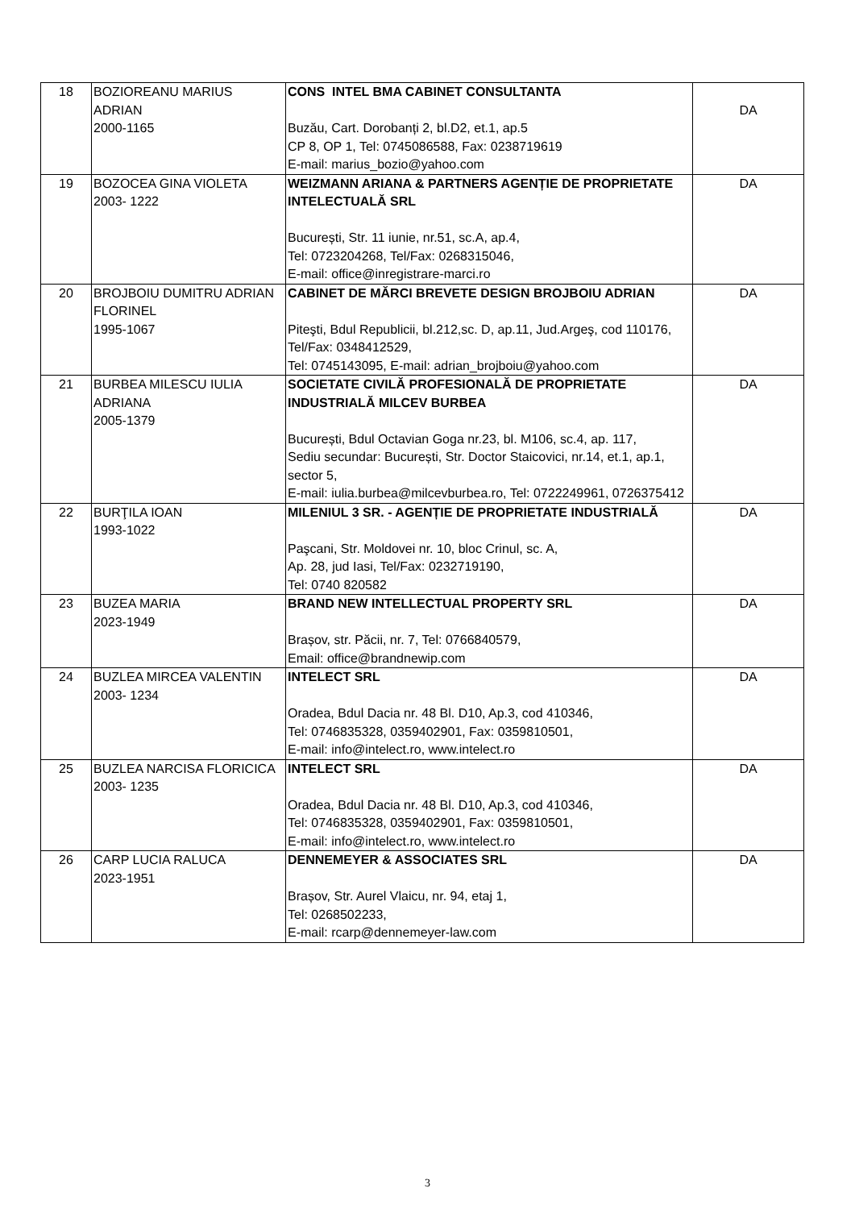| 18 | BOZIOREANU MARIUS ADRIAN 2000-1165 | CONS INTEL BMA CABINET CONSULTANTA Buzău, Cart. Dorobanți 2, bl.D2, et.1, ap.5 CP 8, OP 1, Tel: 0745086588, Fax: 0238719619 E-mail: marius_bozio@yahoo.com | DA |
| 19 | BOZOCEA GINA VIOLETA 2003- 1222 | WEIZMANN ARIANA & PARTNERS AGENȚIE DE PROPRIETATE INTELECTUALĂ SRL București, Str. 11 iunie, nr.51, sc.A, ap.4, Tel: 0723204268, Tel/Fax: 0268315046, E-mail: office@inregistrare-marci.ro | DA |
| 20 | BROJBOIU DUMITRU ADRIAN FLORINEL 1995-1067 | CABINET DE MĂRCI BREVETE DESIGN BROJBOIU ADRIAN Piteşti, Bdul Republicii, bl.212,sc. D, ap.11, Jud.Argeş, cod 110176, Tel/Fax: 0348412529, Tel: 0745143095, E-mail: adrian_brojboiu@yahoo.com | DA |
| 21 | BURBEA MILESCU IULIA ADRIANA 2005-1379 | SOCIETATE CIVILĂ PROFESIONALĂ DE PROPRIETATE INDUSTRIALĂ MILCEV BURBEA București, Bdul Octavian Goga nr.23, bl. M106, sc.4, ap. 117, Sediu secundar: București, Str. Doctor Staicovici, nr.14, et.1, ap.1, sector 5, E-mail: iulia.burbea@milcevburbea.ro, Tel: 0722249961, 0726375412 | DA |
| 22 | BURŢILA IOAN 1993-1022 | MILENIUL 3 SR. - AGENȚIE DE PROPRIETATE INDUSTRIALĂ Paşcani, Str. Moldovei nr. 10, bloc Crinul, sc. A, Ap. 28, jud Iasi, Tel/Fax: 0232719190, Tel: 0740 820582 | DA |
| 23 | BUZEA MARIA 2023-1949 | BRAND NEW INTELLECTUAL PROPERTY SRL Brașov, str. Păcii, nr. 7, Tel: 0766840579, Email: office@brandnewip.com | DA |
| 24 | BUZLEA MIRCEA VALENTIN 2003- 1234 | INTELECT SRL Oradea, Bdul Dacia nr. 48 Bl. D10, Ap.3, cod 410346, Tel: 0746835328, 0359402901, Fax: 0359810501, E-mail: info@intelect.ro, www.intelect.ro | DA |
| 25 | BUZLEA NARCISA FLORICICA 2003- 1235 | INTELECT SRL Oradea, Bdul Dacia nr. 48 Bl. D10, Ap.3, cod 410346, Tel: 0746835328, 0359402901, Fax: 0359810501, E-mail: info@intelect.ro, www.intelect.ro | DA |
| 26 | CARP LUCIA RALUCA 2023-1951 | DENNEMEYER & ASSOCIATES SRL Brașov, Str. Aurel Vlaicu, nr. 94, etaj 1, Tel: 0268502233, E-mail: rcarp@dennemeyer-law.com | DA |
3